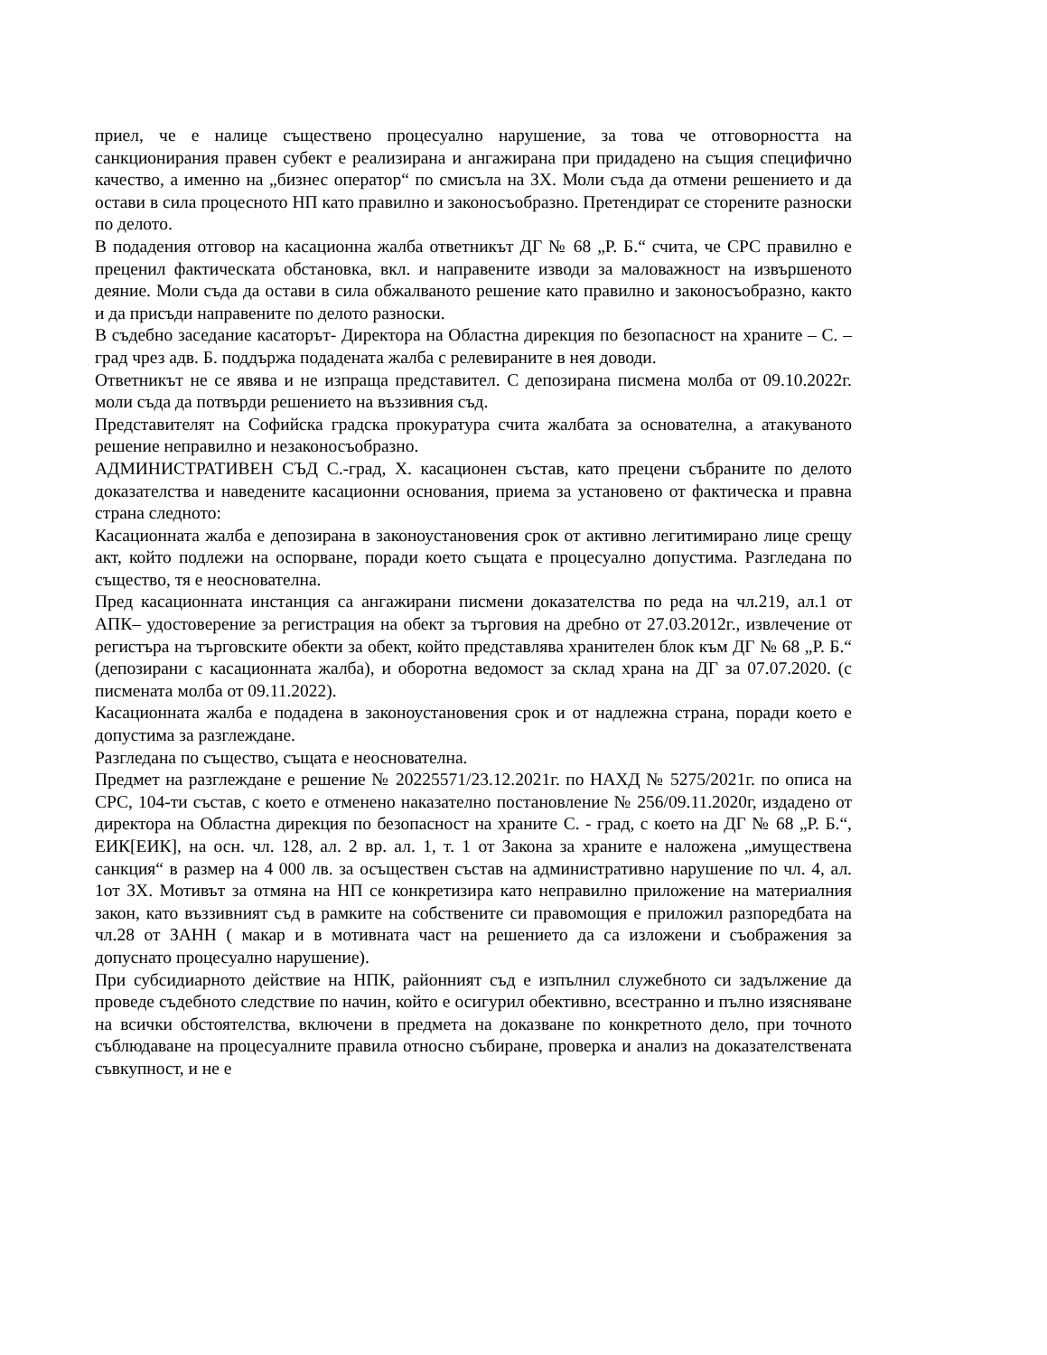приел, че е налице съществено процесуално нарушение, за това че отговорността на санкционирания правен субект е реализирана и ангажирана при придадено на същия специфично качество, а именно на „бизнес оператор“ по смисъла на ЗХ. Моли съда да отмени решението и да остави в сила процесното НП като правилно и законосъобразно. Претендират се сторените разноски по делото.
В подадения отговор на касационна жалба ответникът ДГ № 68 „Р. Б.“ счита, че СРС правилно е преценил фактическата обстановка, вкл. и направените изводи за маловажност на извършеното деяние. Моли съда да остави в сила обжалваното решение като правилно и законосъобразно, както и да присъди направените по делото разноски.
В съдебно заседание касаторът- Директора на Областна дирекция по безопасност на храните – С. – град чрез адв. Б. поддържа подадената жалба с релевираните в нея доводи.
Ответникът не се явява и не изпраща представител. С депозирана писмена молба от 09.10.2022г. моли съда да потвърди решението на въззивния съд.
Представителят на Софийска градска прокуратура счита жалбата за основателна, а атакуваното решение неправилно и незаконосъобразно.
АДМИНИСТРАТИВЕН СЪД С.-град, Х. касационен състав, като прецени събраните по делото доказателства и наведените касационни основания, приема за установено от фактическа и правна страна следното:
Касационната жалба е депозирана в законоустановения срок от активно легитимирано лице срещу акт, който подлежи на оспорване, поради което същата е процесуално допустима. Разгледана по същество, тя е неоснователна.
Пред касационната инстанция са ангажирани писмени доказателства по реда на чл.219, ал.1 от АПК– удостоверение за регистрация на обект за търговия на дребно от 27.03.2012г., извлечение от регистъра на търговските обекти за обект, който представлява хранителен блок към ДГ № 68 „Р. Б.“ (депозирани с касационната жалба), и оборотна ведомост за склад храна на ДГ за 07.07.2020. (с писмената молба от 09.11.2022).
Касационната жалба е подадена в законоустановения срок и от надлежна страна, поради което е допустима за разглеждане.
Разгледана по същество, същата е неоснователна.
Предмет на разглеждане е решение № 20225571/23.12.2021г. по НАХД № 5275/2021г. по описа на СРС, 104-ти състав, с което е отменено наказателно постановление № 256/09.11.2020г, издадено от директора на Областна дирекция по безопасност на храните С. - град, с което на ДГ № 68 „Р. Б.“, ЕИК[ЕИК], на осн. чл. 128, ал. 2 вр. ал. 1, т. 1 от Закона за храните е наложена „имуществена санкция“ в размер на 4 000 лв. за осъществен състав на административно нарушение по чл. 4, ал. 1от ЗХ. Мотивът за отмяна на НП се конкретизира като неправилно приложение на материалния закон, като въззивният съд в рамките на собствените си правомощия е приложил разпоредбата на чл.28 от ЗАНН ( макар и в мотивната част на решението да са изложени и съображения за допуснато процесуално нарушение).
При субсидиарното действие на НПК, районният съд е изпълнил служебното си задължение да проведе съдебното следствие по начин, който е осигурил обективно, всестранно и пълно изясняване на всички обстоятелства, включени в предмета на доказване по конкретното дело, при точното съблюдаване на процесуалните правила относно събиране, проверка и анализ на доказателствената съвкупност, и не е